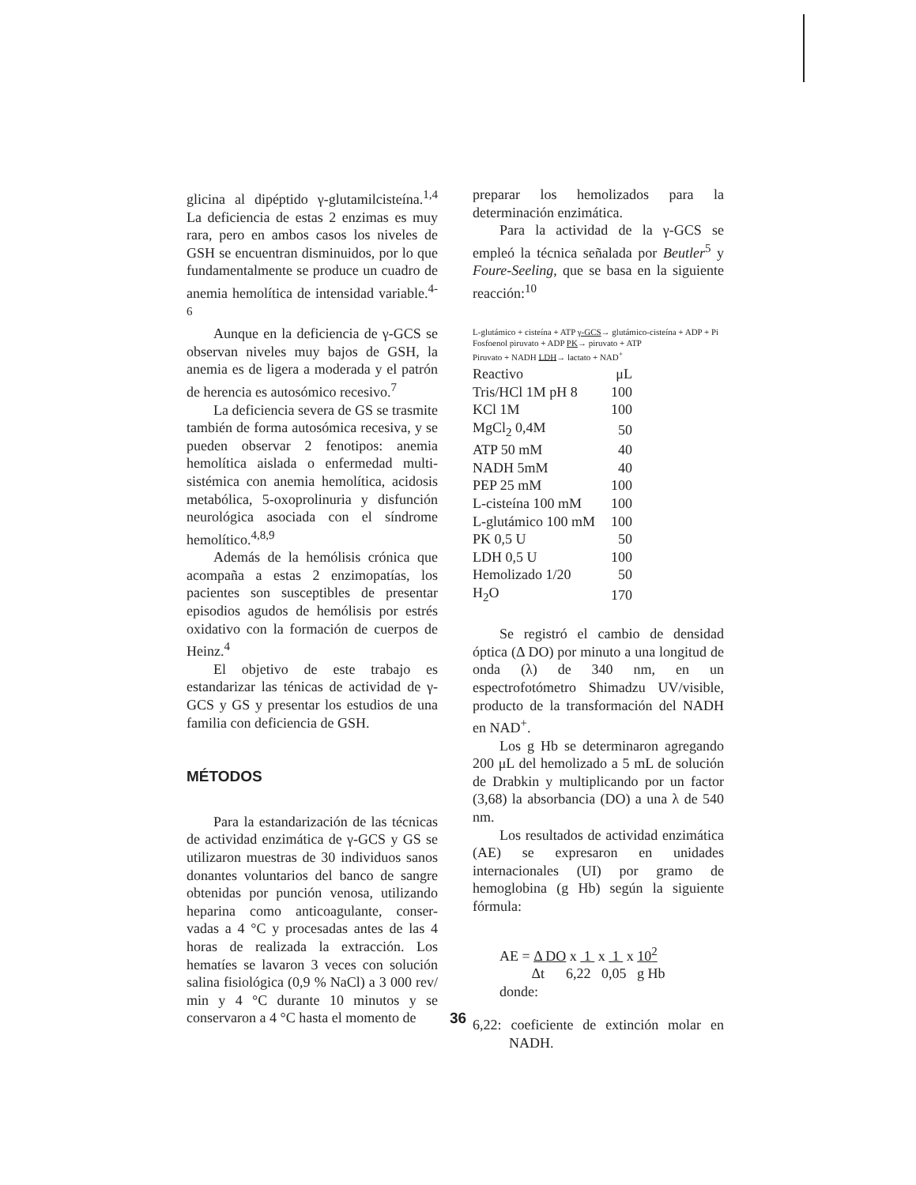glicina al dipéptido γ-glutamilcisteína.<sup>1,4</sup> La deficiencia de estas 2 enzimas es muy rara, pero en ambos casos los niveles de GSH se encuentran disminuidos, por lo que fundamentalmente se produce un cuadro de anemia hemolítica de intensidad variable.<sup>4-6</sup>
Aunque en la deficiencia de γ-GCS se observan niveles muy bajos de GSH, la anemia es de ligera a moderada y el patrón de herencia es autosómico recesivo.<sup>7</sup>
La deficiencia severa de GS se trasmite también de forma autosómica recesiva, y se pueden observar 2 fenotipos: anemia hemolítica aislada o enfermedad multi-sistémica con anemia hemolítica, acidosis metabólica, 5-oxoprolinuria y disfunción neurológica asociada con el síndrome hemolítico.<sup>4,8,9</sup>
Además de la hemólisis crónica que acompaña a estas 2 enzimopatías, los pacientes son susceptibles de presentar episodios agudos de hemólisis por estrés oxidativo con la formación de cuerpos de Heinz.<sup>4</sup>
El objetivo de este trabajo es estandarizar las ténicas de actividad de γ-GCS y GS y presentar los estudios de una familia con deficiencia de GSH.
MÉTODOS
Para la estandarización de las técnicas de actividad enzimática de γ-GCS y GS se utilizaron muestras de 30 individuos sanos donantes voluntarios del banco de sangre obtenidas por punción venosa, utilizando heparina como anticoagulante, conser-vadas a 4 °C y procesadas antes de las 4 horas de realizada la extracción. Los hematíes se lavaron 3 veces con solución salina fisiológica (0,9 % NaCl) a 3 000 rev/ min y 4 °C durante 10 minutos y se conservaron a 4 °C hasta el momento de
preparar los hemolizados para la determinación enzimática.
Para la actividad de la γ-GCS se empleó la técnica señalada por Beutler<sup>5</sup> y Foure-Seeling, que se basa en la siguiente reacción:<sup>10</sup>
L-glutámico + cisteína + ATP γ-GCS→ glutámico-cisteína + ADP + Pi
Fosfoenol piruvato + ADP PK→ piruvato + ATP
Piruvato + NADH LDH→ lactato + NAD<sup>+</sup>
| Reactivo | μL |
| Tris/HCl 1M pH 8 | 100 |
| KCl 1M | 100 |
| MgCl<sub>2</sub> 0,4M | 50 |
| ATP 50 mM | 40 |
| NADH 5mM | 40 |
| PEP 25 mM | 100 |
| L-cisteína 100 mM | 100 |
| L-glutámico 100 mM | 100 |
| PK 0,5 U | 50 |
| LDH 0,5 U | 100 |
| Hemolizado 1/20 | 50 |
| H<sub>2</sub>O | 170 |
Se registró el cambio de densidad óptica (Δ DO) por minuto a una longitud de onda (λ) de 340 nm, en un espectrofotómetro Shimadzu UV/visible, producto de la transformación del NADH en NAD<sup>+</sup>.
Los g Hb se determinaron agregando 200 μL del hemolizado a 5 mL de solución de Drabkin y multiplicando por un factor (3,68) la absorbancia (DO) a una λ de 540 nm.
Los resultados de actividad enzimática (AE) se expresaron en unidades internacionales (UI) por gramo de hemoglobina (g Hb) según la siguiente fórmula:
AE = Δ DO x 1 x 1 x 10<sup>2</sup>
Δt 6,22 0,05 g Hb
donde:
6,22: coeficiente de extinción molar en NADH.
36